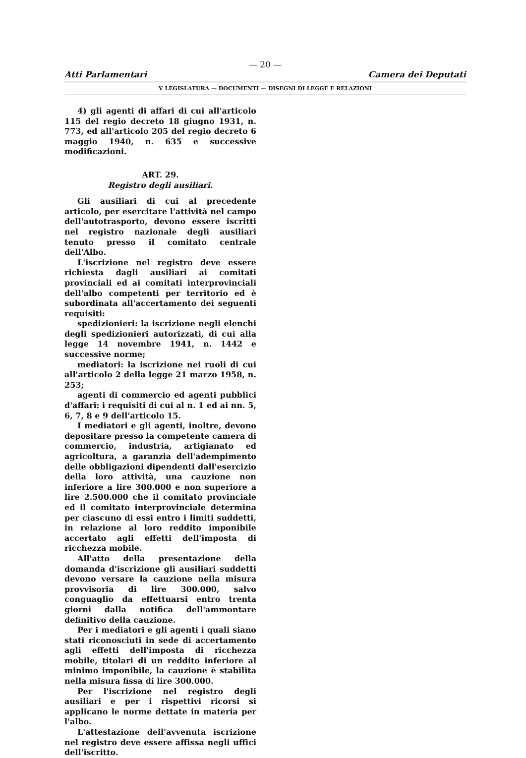— 20 —
Atti Parlamentari Camera dei Deputati
V LEGISLATURA — DOCUMENTI — DISEGNI DI LEGGE E RELAZIONI
4) gli agenti di affari di cui all'articolo 115 del regio decreto 18 giugno 1931, n. 773, ed all'articolo 205 del regio decreto 6 maggio 1940, n. 635 e successive modificazioni.
ART. 29.
Registro degli ausiliari.
Gli ausiliari di cui al precedente articolo, per esercitare l'attività nel campo dell'autotrasporto, devono essere iscritti nel registro nazionale degli ausiliari tenuto presso il comitato centrale dell'Albo.
L'iscrizione nel registro deve essere richiesta dagli ausiliari ai comitati provinciali ed ai comitati interprovinciali dell'albo competenti per territorio ed è subordinata all'accertamento dei seguenti requisiti:
spedizionieri: la iscrizione negli elenchi degli spedizionieri autorizzati, di cui alla legge 14 novembre 1941, n. 1442 e successive norme;
mediatori: la iscrizione nei ruoli di cui all'articolo 2 della legge 21 marzo 1958, n. 253;
agenti di commercio ed agenti pubblici d'affari: i requisiti di cui al n. 1 ed ai nn. 5, 6, 7, 8 e 9 dell'articolo 15.
I mediatori e gli agenti, inoltre, devono depositare presso la competente camera di commercio, industria, artigianato ed agricoltura, a garanzia dell'adempimento delle obbligazioni dipendenti dall'esercizio della loro attività, una cauzione non inferiore a lire 300.000 e non superiore a lire 2.500.000 che il comitato provinciale ed il comitato interprovinciale determina per ciascuno di essi entro i limiti suddetti, in relazione al loro reddito imponibile accertato agli effetti dell'imposta di ricchezza mobile.
All'atto della presentazione della domanda d'iscrizione gli ausiliari suddetti devono versare la cauzione nella misura provvisoria di lire 300.000, salvo conguaglio da effettuarsi entro trenta giorni dalla notifica dell'ammontare definitivo della cauzione.
Per i mediatori e gli agenti i quali siano stati riconosciuti in sede di accertamento agli effetti dell'imposta di ricchezza mobile, titolari di un reddito inferiore al minimo imponibile, la cauzione è stabilita nella misura fissa di lire 300.000.
Per l'iscrizione nel registro degli ausiliari e per i rispettivi ricorsi si applicano le norme dettate in materia per l'albo.
L'attestazione dell'avvenuta iscrizione nel registro deve essere affissa negli uffici dell'iscritto.